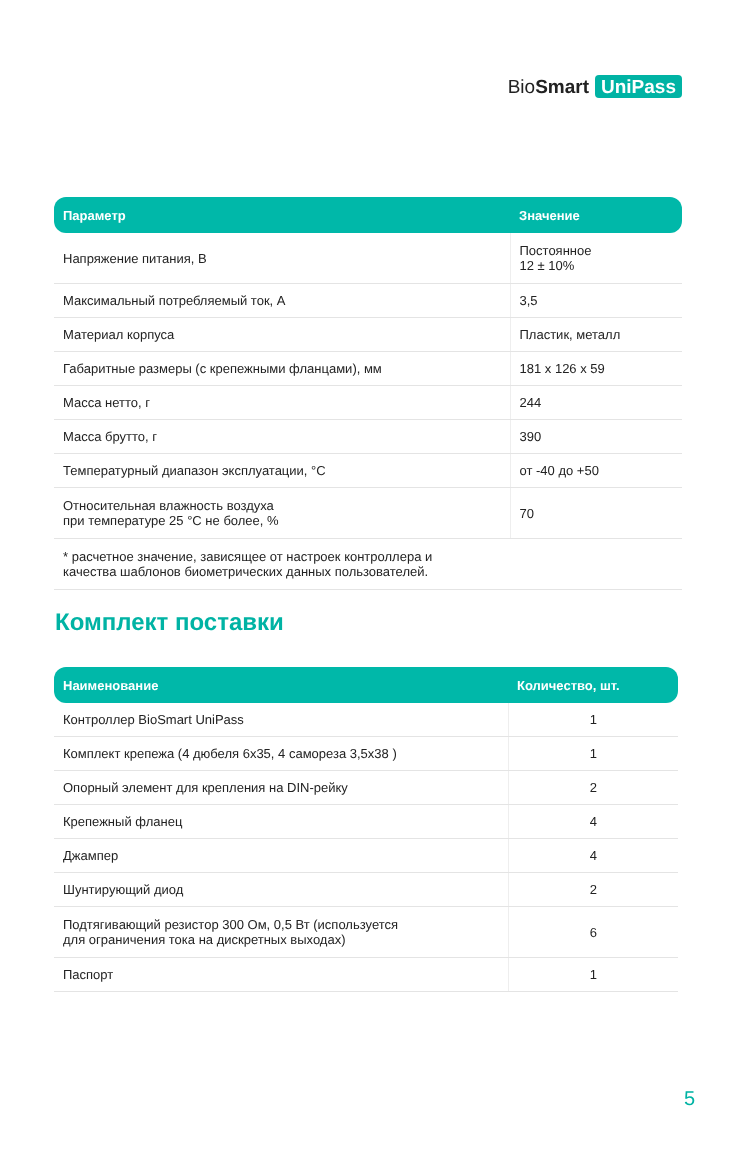BioSmart UniPass
| Параметр | Значение |
| --- | --- |
| Напряжение питания, В | Постоянное 12 ± 10% |
| Максимальный потребляемый ток, А | 3,5 |
| Материал корпуса | Пластик, металл |
| Габаритные размеры (с крепежными фланцами), мм | 181 x 126 x 59 |
| Масса нетто, г | 244 |
| Масса брутто, г | 390 |
| Температурный диапазон эксплуатации, °С | от -40 до +50 |
| Относительная влажность воздуха при температуре 25 °С не более, % | 70 |
| * расчетное значение, зависящее от настроек контроллера и качества шаблонов биометрических данных пользователей. | |
Комплект поставки
| Наименование | Количество, шт. |
| --- | --- |
| Контроллер BioSmart UniPass | 1 |
| Комплект крепежа (4 дюбеля 6х35, 4 самореза 3,5х38 ) | 1 |
| Опорный элемент для крепления на DIN-рейку | 2 |
| Крепежный фланец | 4 |
| Джампер | 4 |
| Шунтирующий диод | 2 |
| Подтягивающий резистор 300 Ом, 0,5 Вт (используется для ограничения тока на дискретных выходах) | 6 |
| Паспорт | 1 |
5